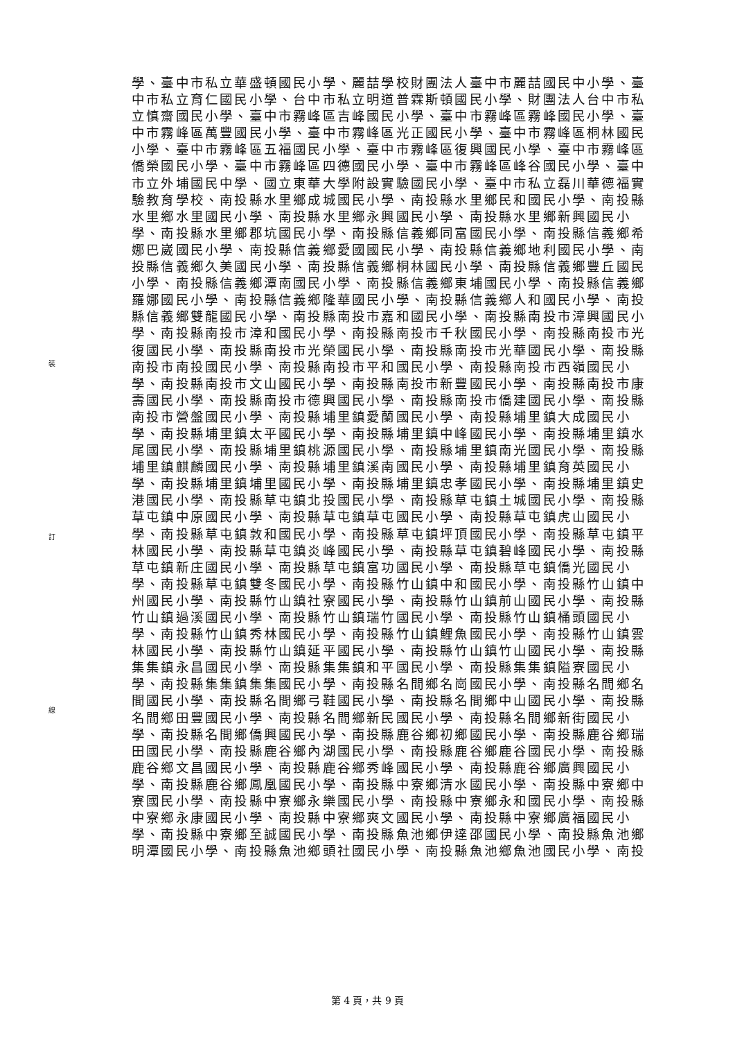裝
訂
線
學、臺中市私立華盛頓國民小學、麗喆學校財團法人臺中市麗喆國民中小學、臺
中市私立育仁國民小學、台中市私立明道普霖斯頓國民小學、財團法人台中市私
立慎齋國民小學、臺中市霧峰區吉峰國民小學、臺中市霧峰區霧峰國民小學、臺
中市霧峰區萬豐國民小學、臺中市霧峰區光正國民小學、臺中市霧峰區桐林國民
小學、臺中市霧峰區五福國民小學、臺中市霧峰區復興國民小學、臺中市霧峰區
僑榮國民小學、臺中市霧峰區四德國民小學、臺中市霧峰區峰谷國民小學、臺中
市立外埔國民中學、國立東華大學附設實驗國民小學、臺中市私立磊川華德福實
驗教育學校、南投縣水里鄉成城國民小學、南投縣水里鄉民和國民小學、南投縣
水里鄉水里國民小學、南投縣水里鄉永興國民小學、南投縣水里鄉新興國民小
學、南投縣水里鄉郡坑國民小學、南投縣信義鄉同富國民小學、南投縣信義鄉希
娜巴崴國民小學、南投縣信義鄉愛國國民小學、南投縣信義鄉地利國民小學、南
投縣信義鄉久美國民小學、南投縣信義鄉桐林國民小學、南投縣信義鄉豐丘國民
小學、南投縣信義鄉潭南國民小學、南投縣信義鄉東埔國民小學、南投縣信義鄉
羅娜國民小學、南投縣信義鄉隆華國民小學、南投縣信義鄉人和國民小學、南投
縣信義鄉雙龍國民小學、南投縣南投市嘉和國民小學、南投縣南投市漳興國民小
學、南投縣南投市漳和國民小學、南投縣南投市千秋國民小學、南投縣南投市光
復國民小學、南投縣南投市光榮國民小學、南投縣南投市光華國民小學、南投縣
南投市南投國民小學、南投縣南投市平和國民小學、南投縣南投市西嶺國民小
學、南投縣南投市文山國民小學、南投縣南投市新豐國民小學、南投縣南投市康
壽國民小學、南投縣南投市德興國民小學、南投縣南投市僑建國民小學、南投縣
南投市營盤國民小學、南投縣埔里鎮愛蘭國民小學、南投縣埔里鎮大成國民小
學、南投縣埔里鎮太平國民小學、南投縣埔里鎮中峰國民小學、南投縣埔里鎮水
尾國民小學、南投縣埔里鎮桃源國民小學、南投縣埔里鎮南光國民小學、南投縣
埔里鎮麒麟國民小學、南投縣埔里鎮溪南國民小學、南投縣埔里鎮育英國民小
學、南投縣埔里鎮埔里國民小學、南投縣埔里鎮忠孝國民小學、南投縣埔里鎮史
港國民小學、南投縣草屯鎮北投國民小學、南投縣草屯鎮土城國民小學、南投縣
草屯鎮中原國民小學、南投縣草屯鎮草屯國民小學、南投縣草屯鎮虎山國民小
學、南投縣草屯鎮敦和國民小學、南投縣草屯鎮坪頂國民小學、南投縣草屯鎮平
林國民小學、南投縣草屯鎮炎峰國民小學、南投縣草屯鎮碧峰國民小學、南投縣
草屯鎮新庄國民小學、南投縣草屯鎮富功國民小學、南投縣草屯鎮僑光國民小
學、南投縣草屯鎮雙冬國民小學、南投縣竹山鎮中和國民小學、南投縣竹山鎮中
州國民小學、南投縣竹山鎮社寮國民小學、南投縣竹山鎮前山國民小學、南投縣
竹山鎮過溪國民小學、南投縣竹山鎮瑞竹國民小學、南投縣竹山鎮桶頭國民小
學、南投縣竹山鎮秀林國民小學、南投縣竹山鎮鯉魚國民小學、南投縣竹山鎮雲
林國民小學、南投縣竹山鎮延平國民小學、南投縣竹山鎮竹山國民小學、南投縣
集集鎮永昌國民小學、南投縣集集鎮和平國民小學、南投縣集集鎮隘寮國民小
學、南投縣集集鎮集集國民小學、南投縣名間鄉名崗國民小學、南投縣名間鄉名
間國民小學、南投縣名間鄉弓鞋國民小學、南投縣名間鄉中山國民小學、南投縣
名間鄉田豐國民小學、南投縣名間鄉新民國民小學、南投縣名間鄉新街國民小
學、南投縣名間鄉僑興國民小學、南投縣鹿谷鄉初鄉國民小學、南投縣鹿谷鄉瑞
田國民小學、南投縣鹿谷鄉內湖國民小學、南投縣鹿谷鄉鹿谷國民小學、南投縣
鹿谷鄉文昌國民小學、南投縣鹿谷鄉秀峰國民小學、南投縣鹿谷鄉廣興國民小
學、南投縣鹿谷鄉鳳凰國民小學、南投縣中寮鄉清水國民小學、南投縣中寮鄉中
寮國民小學、南投縣中寮鄉永樂國民小學、南投縣中寮鄉永和國民小學、南投縣
中寮鄉永康國民小學、南投縣中寮鄉爽文國民小學、南投縣中寮鄉廣福國民小
學、南投縣中寮鄉至誠國民小學、南投縣魚池鄉伊達邵國民小學、南投縣魚池鄉
明潭國民小學、南投縣魚池鄉頭社國民小學、南投縣魚池鄉魚池國民小學、南投
第 4 頁，共 9 頁